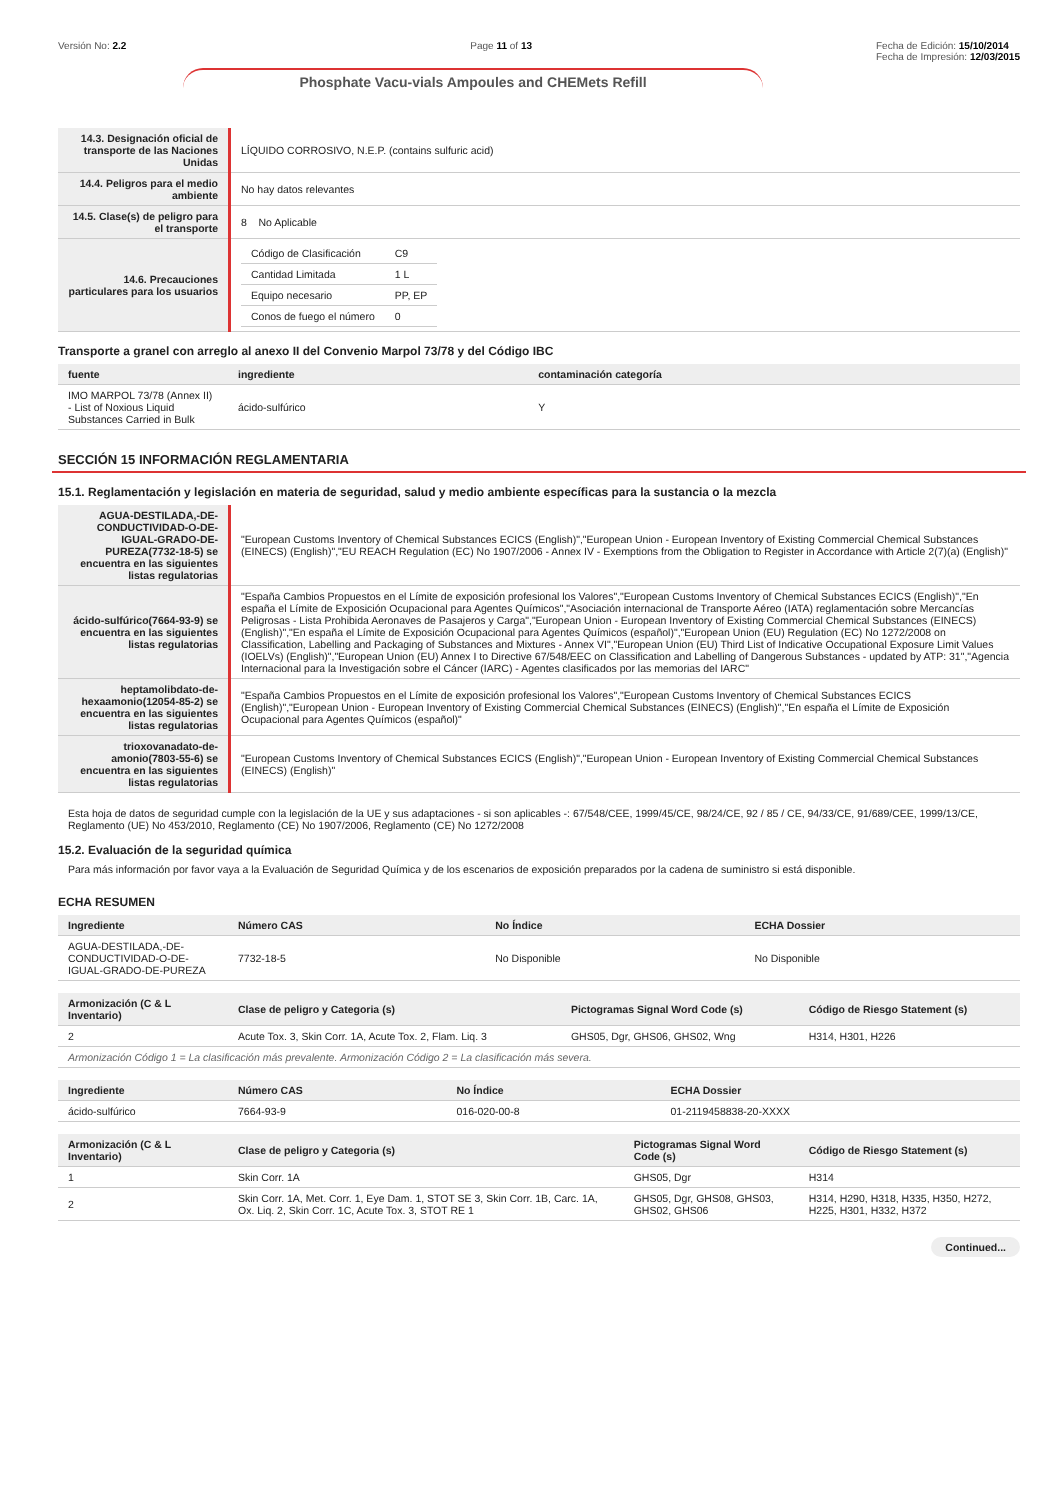Versión No: 2.2 Page 11 of 13 Fecha de Edición: 15/10/2014
Fecha de Impresión: 12/03/2015
Phosphate Vacu-vials Ampoules and CHEMets Refill
| 14.3. Designación oficial de transporte de las Naciones Unidas | LÍQUIDO CORROSIVO, N.E.P. (contains sulfuric acid) |
| 14.4. Peligros para el medio ambiente | No hay datos relevantes |
| 14.5. Clase(s) de peligro para el transporte | 8 No Aplicable |
| 14.6. Precauciones particulares para los usuarios | / Código de Clasificación / C9 / / Cantidad Limitada / 1 L / / Equipo necesario / PP, EP / / Conos de fuego el número / 0 / |
Transporte a granel con arreglo al anexo II del Convenio Marpol 73/78 y del Código IBC
| fuente | ingrediente | contaminación categoría |
| --- | --- | --- |
| IMO MARPOL 73/78 (Annex II) - List of Noxious Liquid Substances Carried in Bulk | ácido-sulfúrico | Y |
SECCIÓN 15 INFORMACIÓN REGLAMENTARIA
15.1. Reglamentación y legislación en materia de seguridad, salud y medio ambiente específicas para la sustancia o la mezcla
| AGUA-DESTILADA,-DE-CONDUCTIVIDAD-O-DE-IGUAL-GRADO-DE-PUREZA(7732-18-5) se encuentra en las siguientes listas regulatorias | "European Customs Inventory of Chemical Substances ECICS (English)","European Union - European Inventory of Existing Commercial Chemical Substances (EINECS) (English)","EU REACH Regulation (EC) No 1907/2006 - Annex IV - Exemptions from the Obligation to Register in Accordance with Article 2(7)(a) (English)" |
| ácido-sulfúrico(7664-93-9) se encuentra en las siguientes listas regulatorias | "España Cambios Propuestos en el Límite de exposición profesional los Valores","European Customs Inventory of Chemical Substances ECICS (English)","En españa el Límite de Exposición Ocupacional para Agentes Químicos","Asociación internacional de Transporte Aéreo (IATA) reglamentación sobre Mercancías Peligrosas - Lista Prohibida Aeronaves de Pasajeros y Carga","European Union - European Inventory of Existing Commercial Chemical Substances (EINECS) (English)","En españa el Límite de Exposición Ocupacional para Agentes Químicos (español)","European Union (EU) Regulation (EC) No 1272/2008 on Classification, Labelling and Packaging of Substances and Mixtures - Annex VI","European Union (EU) Third List of Indicative Occupational Exposure Limit Values (IOELVs) (English)","European Union (EU) Annex I to Directive 67/548/EEC on Classification and Labelling of Dangerous Substances - updated by ATP: 31","Agencia Internacional para la Investigación sobre el Cáncer (IARC) - Agentes clasificados por las memorias del IARC" |
| heptamolibdato-de-hexaamonio(12054-85-2) se encuentra en las siguientes listas regulatorias | "España Cambios Propuestos en el Límite de exposición profesional los Valores","European Customs Inventory of Chemical Substances ECICS (English)","European Union - European Inventory of Existing Commercial Chemical Substances (EINECS) (English)","En españa el Límite de Exposición Ocupacional para Agentes Químicos (español)" |
| trioxovanadato-de-amonio(7803-55-6) se encuentra en las siguientes listas regulatorias | "European Customs Inventory of Chemical Substances ECICS (English)","European Union - European Inventory of Existing Commercial Chemical Substances (EINECS) (English)" |
Esta hoja de datos de seguridad cumple con la legislación de la UE y sus adaptaciones - si son aplicables -: 67/548/CEE, 1999/45/CE, 98/24/CE, 92 / 85 / CE, 94/33/CE, 91/689/CEE, 1999/13/CE, Reglamento (UE) No 453/2010, Reglamento (CE) No 1907/2006, Reglamento (CE) No 1272/2008
15.2. Evaluación de la seguridad química
Para más información por favor vaya a la Evaluación de Seguridad Química y de los escenarios de exposición preparados por la cadena de suministro si está disponible.
ECHA RESUMEN
| Ingrediente | Número CAS | No Índice | ECHA Dossier |
| --- | --- | --- | --- |
| AGUA-DESTILADA,-DE-CONDUCTIVIDAD-O-DE-IGUAL-GRADO-DE-PUREZA | 7732-18-5 | No Disponible | No Disponible |
| Armonización (C & L Inventario) | Clase de peligro y Categoria (s) | Pictogramas Signal Word Code (s) | Código de Riesgo Statement (s) |
| --- | --- | --- | --- |
| 2 | Acute Tox. 3, Skin Corr. 1A, Acute Tox. 2, Flam. Liq. 3 | GHS05, Dgr, GHS06, GHS02, Wng | H314, H301, H226 |
| Armonización Código 1 = La clasificación más prevalente. Armonización Código 2 = La clasificación más severa. | | | |
| Ingrediente | Número CAS | No Índice | ECHA Dossier |
| --- | --- | --- | --- |
| ácido-sulfúrico | 7664-93-9 | 016-020-00-8 | 01-2119458838-20-XXXX |
| Armonización (C & L Inventario) | Clase de peligro y Categoria (s) | Pictogramas Signal Word Code (s) | Código de Riesgo Statement (s) |
| --- | --- | --- | --- |
| 1 | Skin Corr. 1A | GHS05, Dgr | H314 |
| 2 | Skin Corr. 1A, Met. Corr. 1, Eye Dam. 1, STOT SE 3, Skin Corr. 1B, Carc. 1A, Ox. Liq. 2, Skin Corr. 1C, Acute Tox. 3, STOT RE 1 | GHS05, Dgr, GHS08, GHS03, GHS02, GHS06 | H314, H290, H318, H335, H350, H272, H225, H301, H332, H372 |
Continued...